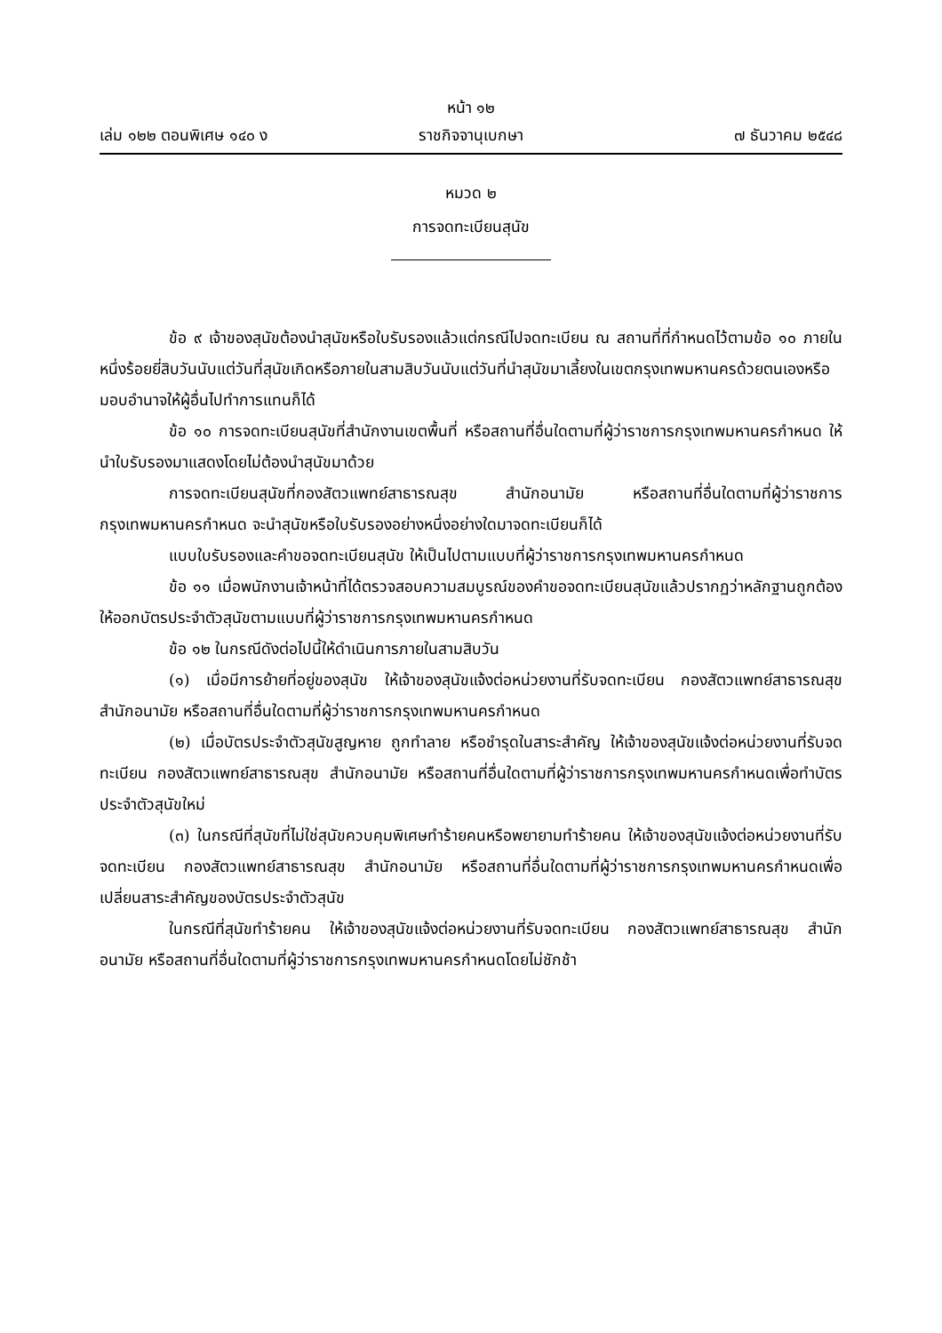หน้า ๑๒
เล่ม ๑๒๒ ตอนพิเศษ ๑๔๐ ง ราชกิจจานุเบกษา ๗ ธันวาคม ๒๕๔๘
หมวด ๒
การจดทะเบียนสุนัข
ข้อ ๙ เจ้าของสุนัขต้องนำสุนัขหรือใบรับรองแล้วแต่กรณีไปจดทะเบียน ณ สถานที่ที่กำหนดไว้ตามข้อ ๑๐ ภายในหนึ่งร้อยยี่สิบวันนับแต่วันที่สุนัขเกิดหรือภายในสามสิบวันนับแต่วันที่นำสุนัขมาเลี้ยงในเขตกรุงเทพมหานครด้วยตนเองหรือมอบอำนาจให้ผู้อื่นไปทำการแทนก็ได้
ข้อ ๑๐ การจดทะเบียนสุนัขที่สำนักงานเขตพื้นที่ หรือสถานที่อื่นใดตามที่ผู้ว่าราชการกรุงเทพมหานครกำหนด ให้นำใบรับรองมาแสดงโดยไม่ต้องนำสุนัขมาด้วย
การจดทะเบียนสุนัขที่กองสัตวแพทย์สาธารณสุข สำนักอนามัย หรือสถานที่อื่นใดตามที่ผู้ว่าราชการกรุงเทพมหานครกำหนด จะนำสุนัขหรือใบรับรองอย่างหนึ่งอย่างใดมาจดทะเบียนก็ได้
แบบใบรับรองและคำขอจดทะเบียนสุนัข ให้เป็นไปตามแบบที่ผู้ว่าราชการกรุงเทพมหานครกำหนด
ข้อ ๑๑ เมื่อพนักงานเจ้าหน้าที่ได้ตรวจสอบความสมบูรณ์ของคำขอจดทะเบียนสุนัขแล้วปรากฏว่าหลักฐานถูกต้องให้ออกบัตรประจำตัวสุนัขตามแบบที่ผู้ว่าราชการกรุงเทพมหานครกำหนด
ข้อ ๑๒ ในกรณีดังต่อไปนี้ให้ดำเนินการภายในสามสิบวัน
(๑) เมื่อมีการย้ายที่อยู่ของสุนัข ให้เจ้าของสุนัขแจ้งต่อหน่วยงานที่รับจดทะเบียน กองสัตวแพทย์สาธารณสุข สำนักอนามัย หรือสถานที่อื่นใดตามที่ผู้ว่าราชการกรุงเทพมหานครกำหนด
(๒) เมื่อบัตรประจำตัวสุนัขสูญหาย ถูกทำลาย หรือชำรุดในสาระสำคัญ ให้เจ้าของสุนัขแจ้งต่อหน่วยงานที่รับจดทะเบียน กองสัตวแพทย์สาธารณสุข สำนักอนามัย หรือสถานที่อื่นใดตามที่ผู้ว่าราชการกรุงเทพมหานครกำหนดเพื่อทำบัตรประจำตัวสุนัขใหม่
(๓) ในกรณีที่สุนัขที่ไม่ใช่สุนัขควบคุมพิเศษทำร้ายคนหรือพยายามทำร้ายคน ให้เจ้าของสุนัขแจ้งต่อหน่วยงานที่รับจดทะเบียน กองสัตวแพทย์สาธารณสุข สำนักอนามัย หรือสถานที่อื่นใดตามที่ผู้ว่าราชการกรุงเทพมหานครกำหนดเพื่อเปลี่ยนสาระสำคัญของบัตรประจำตัวสุนัข
ในกรณีที่สุนัขทำร้ายคน ให้เจ้าของสุนัขแจ้งต่อหน่วยงานที่รับจดทะเบียน กองสัตวแพทย์สาธารณสุข สำนักอนามัย หรือสถานที่อื่นใดตามที่ผู้ว่าราชการกรุงเทพมหานครกำหนดโดยไม่ชักช้า